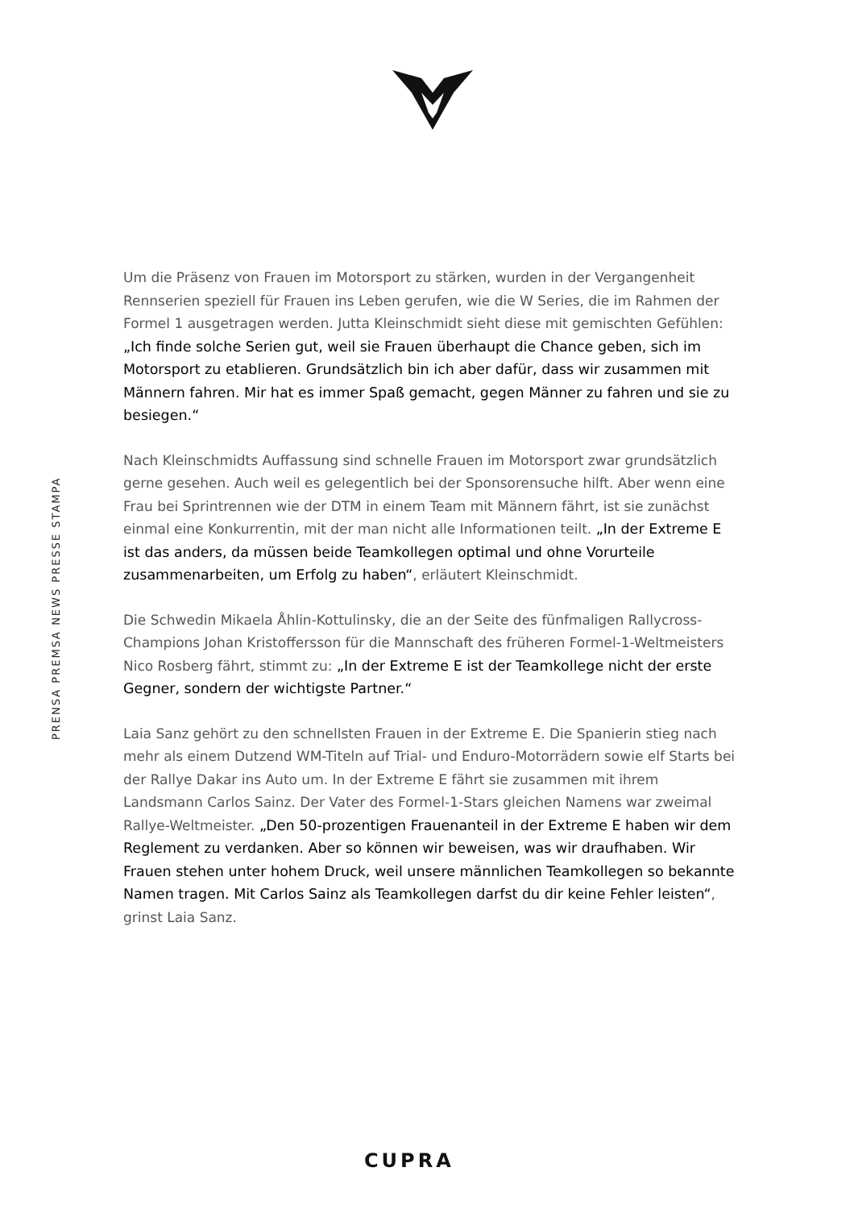PRENSA PREMSA NEWS PRESSE STAMPA
Um die Präsenz von Frauen im Motorsport zu stärken, wurden in der Vergangenheit Rennserien speziell für Frauen ins Leben gerufen, wie die W Series, die im Rahmen der Formel 1 ausgetragen werden. Jutta Kleinschmidt sieht diese mit gemischten Gefühlen: „Ich finde solche Serien gut, weil sie Frauen überhaupt die Chance geben, sich im Motorsport zu etablieren. Grundsätzlich bin ich aber dafür, dass wir zusammen mit Männern fahren. Mir hat es immer Spaß gemacht, gegen Männer zu fahren und sie zu besiegen.“
Nach Kleinschmidts Auffassung sind schnelle Frauen im Motorsport zwar grundsätzlich gerne gesehen. Auch weil es gelegentlich bei der Sponsorensuche hilft. Aber wenn eine Frau bei Sprintrennen wie der DTM in einem Team mit Männern fährt, ist sie zunächst einmal eine Konkurrentin, mit der man nicht alle Informationen teilt. „In der Extreme E ist das anders, da müssen beide Teamkollegen optimal und ohne Vorurteile zusammenarbeiten, um Erfolg zu haben“, erläutert Kleinschmidt.
Die Schwedin Mikaela Åhlin-Kottulinsky, die an der Seite des fünfmaligen Rallycross-Champions Johan Kristoffersson für die Mannschaft des früheren Formel-1-Weltmeisters Nico Rosberg fährt, stimmt zu: „In der Extreme E ist der Teamkollege nicht der erste Gegner, sondern der wichtigste Partner.“
Laia Sanz gehört zu den schnellsten Frauen in der Extreme E. Die Spanierin stieg nach mehr als einem Dutzend WM-Titeln auf Trial- und Enduro-Motorrädern sowie elf Starts bei der Rallye Dakar ins Auto um. In der Extreme E fährt sie zusammen mit ihrem Landsmann Carlos Sainz. Der Vater des Formel-1-Stars gleichen Namens war zweimal Rallye-Weltmeister. „Den 50-prozentigen Frauenanteil in der Extreme E haben wir dem Reglement zu verdanken. Aber so können wir beweisen, was wir draufhaben. Wir Frauen stehen unter hohem Druck, weil unsere männlichen Teamkollegen so bekannte Namen tragen. Mit Carlos Sainz als Teamkollegen darfst du dir keine Fehler leisten“, grinst Laia Sanz.
CUPRA